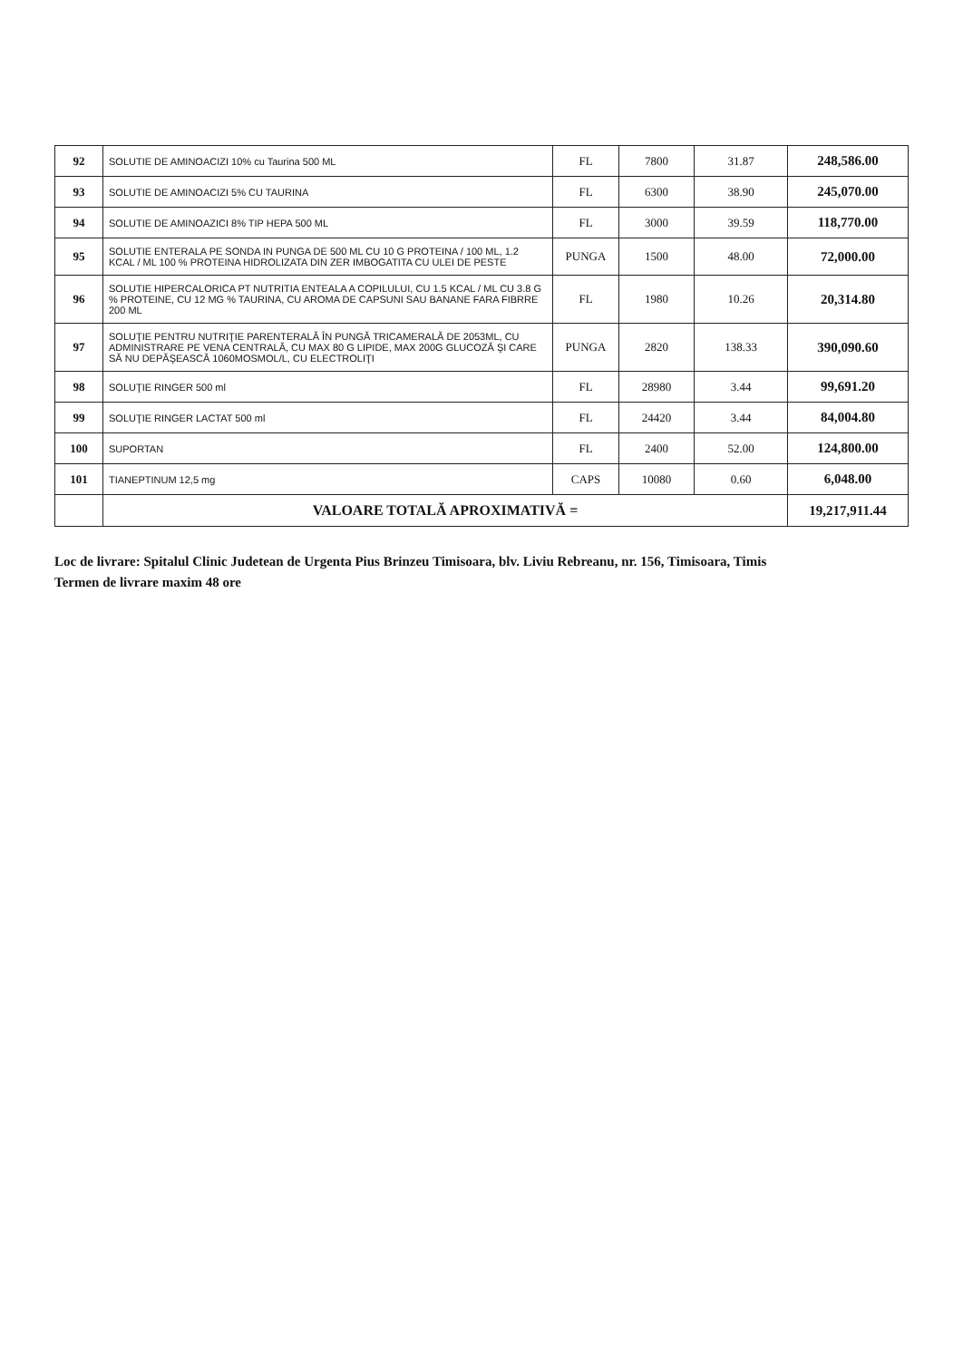| 92 | SOLUTIE DE AMINOACIZI 10% cu Taurina 500 ML | FL | 7800 | 31.87 | 248,586.00 |
| 93 | SOLUTIE DE AMINOACIZI 5% CU TAURINA | FL | 6300 | 38.90 | 245,070.00 |
| 94 | SOLUTIE DE AMINOAZICI 8% TIP HEPA 500 ML | FL | 3000 | 39.59 | 118,770.00 |
| 95 | SOLUTIE ENTERALA PE SONDA IN PUNGA DE 500 ML CU 10 G PROTEINA / 100 ML, 1.2 KCAL / ML 100 % PROTEINA HIDROLIZATA DIN ZER IMBOGATITA CU ULEI DE PESTE | PUNGA | 1500 | 48.00 | 72,000.00 |
| 96 | SOLUTIE HIPERCALORICA PT NUTRITIA ENTEALA A COPILULUI, CU 1.5 KCAL / ML CU 3.8 G % PROTEINE, CU 12 MG % TAURINA, CU AROMA DE CAPSUNI SAU BANANE FARA FIBRRE 200 ML | FL | 1980 | 10.26 | 20,314.80 |
| 97 | SOLUŢIE PENTRU NUTRIŢIE PARENTERALĂ ÎN PUNGĂ TRICAMERALĂ DE 2053ML, CU ADMINISTRARE PE VENA CENTRALĂ, CU MAX 80 G LIPIDE, MAX 200G GLUCOZĂ ŞI CARE SĂ NU DEPĂŞEASCĂ 1060MOSMOL/L, CU ELECTROLIŢI | PUNGA | 2820 | 138.33 | 390,090.60 |
| 98 | SOLUŢIE RINGER 500 ml | FL | 28980 | 3.44 | 99,691.20 |
| 99 | SOLUŢIE RINGER LACTAT 500 ml | FL | 24420 | 3.44 | 84,004.80 |
| 100 | SUPORTAN | FL | 2400 | 52.00 | 124,800.00 |
| 101 | TIANEPTINUM 12,5 mg | CAPS | 10080 | 0.60 | 6,048.00 |
| | VALOARE TOTALĂ APROXIMATIVĂ = | | | | 19,217,911.44 |
Loc de livrare: Spitalul Clinic Judetean de Urgenta Pius Brinzeu Timisoara, blv. Liviu Rebreanu, nr. 156, Timisoara, Timis
Termen de livrare maxim 48 ore